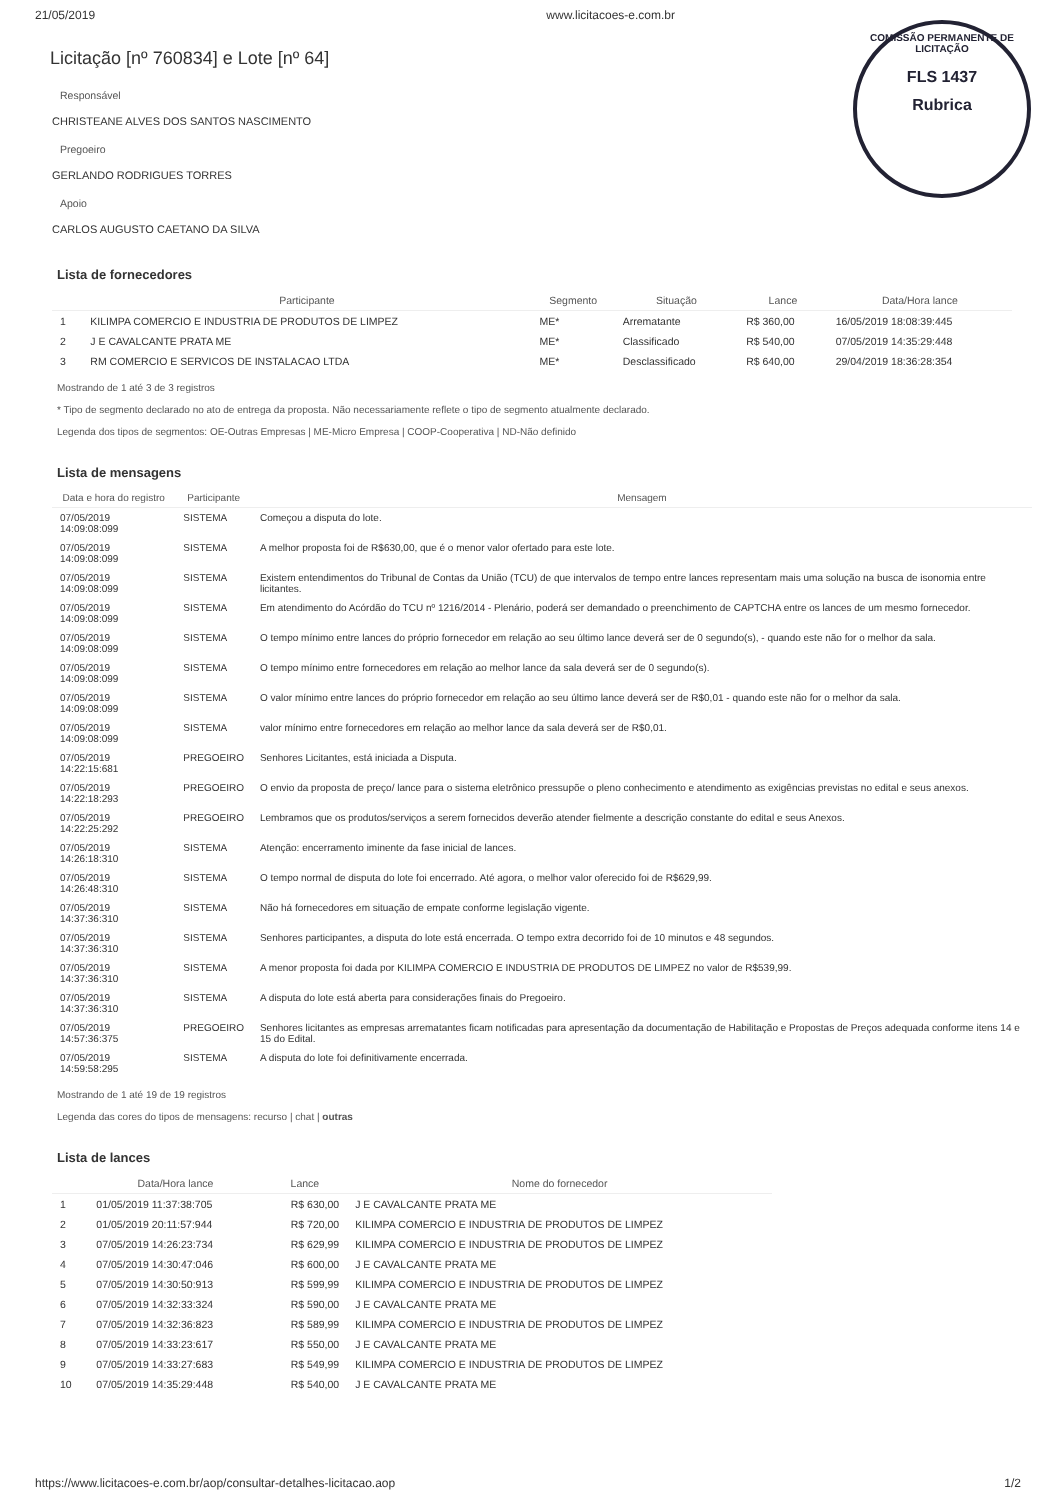21/05/2019 www.licitacoes-e.com.br
COMISSÃO PERMANENTE DE LICITAÇÃO
FLS 1437
Rubrica
Licitação [nº 760834] e Lote [nº 64]
Responsável
CHRISTEANE ALVES DOS SANTOS NASCIMENTO
Pregoeiro
GERLANDO RODRIGUES TORRES
Apoio
CARLOS AUGUSTO CAETANO DA SILVA
Lista de fornecedores
| | Participante | Segmento | Situação | Lance | Data/Hora lance |
| --- | --- | --- | --- | --- | --- |
| 1 | KILIMPA COMERCIO E INDUSTRIA DE PRODUTOS DE LIMPEZ | ME* | Arrematante | R$ 360,00 | 16/05/2019 18:08:39:445 |
| 2 | J E CAVALCANTE PRATA ME | ME* | Classificado | R$ 540,00 | 07/05/2019 14:35:29:448 |
| 3 | RM COMERCIO E SERVICOS DE INSTALACAO LTDA | ME* | Desclassificado | R$ 640,00 | 29/04/2019 18:36:28:354 |
Mostrando de 1 até 3 de 3 registros
* Tipo de segmento declarado no ato de entrega da proposta. Não necessariamente reflete o tipo de segmento atualmente declarado.
Legenda dos tipos de segmentos: OE-Outras Empresas | ME-Micro Empresa | COOP-Cooperativa | ND-Não definido
Lista de mensagens
| Data e hora do registro | Participante | Mensagem |
| --- | --- | --- |
| 07/05/2019 14:09:08:099 | SISTEMA | Começou a disputa do lote. |
| 07/05/2019 14:09:08:099 | SISTEMA | A melhor proposta foi de R$630,00, que é o menor valor ofertado para este lote. |
| 07/05/2019 14:09:08:099 | SISTEMA | Existem entendimentos do Tribunal de Contas da União (TCU) de que intervalos de tempo entre lances representam mais uma solução na busca de isonomia entre licitantes. |
| 07/05/2019 14:09:08:099 | SISTEMA | Em atendimento do Acórdão do TCU nº 1216/2014 - Plenário, poderá ser demandado o preenchimento de CAPTCHA entre os lances de um mesmo fornecedor. |
| 07/05/2019 14:09:08:099 | SISTEMA | O tempo mínimo entre lances do próprio fornecedor em relação ao seu último lance deverá ser de 0 segundo(s), - quando este não for o melhor da sala. |
| 07/05/2019 14:09:08:099 | SISTEMA | O tempo mínimo entre fornecedores em relação ao melhor lance da sala deverá ser de 0 segundo(s). |
| 07/05/2019 14:09:08:099 | SISTEMA | O valor mínimo entre lances do próprio fornecedor em relação ao seu último lance deverá ser de R$0,01 - quando este não for o melhor da sala. |
| 07/05/2019 14:09:08:099 | SISTEMA | valor mínimo entre fornecedores em relação ao melhor lance da sala deverá ser de R$0,01. |
| 07/05/2019 14:22:15:681 | PREGOEIRO | Senhores Licitantes, está iniciada a Disputa. |
| 07/05/2019 14:22:18:293 | PREGOEIRO | O envio da proposta de preço/ lance para o sistema eletrônico pressupõe o pleno conhecimento e atendimento as exigências previstas no edital e seus anexos. |
| 07/05/2019 14:22:25:292 | PREGOEIRO | Lembramos que os produtos/serviços a serem fornecidos deverão atender fielmente a descrição constante do edital e seus Anexos. |
| 07/05/2019 14:26:18:310 | SISTEMA | Atenção: encerramento iminente da fase inicial de lances. |
| 07/05/2019 14:26:48:310 | SISTEMA | O tempo normal de disputa do lote foi encerrado. Até agora, o melhor valor oferecido foi de R$629,99. |
| 07/05/2019 14:37:36:310 | SISTEMA | Não há fornecedores em situação de empate conforme legislação vigente. |
| 07/05/2019 14:37:36:310 | SISTEMA | Senhores participantes, a disputa do lote está encerrada. O tempo extra decorrido foi de 10 minutos e 48 segundos. |
| 07/05/2019 14:37:36:310 | SISTEMA | A menor proposta foi dada por KILIMPA COMERCIO E INDUSTRIA DE PRODUTOS DE LIMPEZ no valor de R$539,99. |
| 07/05/2019 14:37:36:310 | SISTEMA | A disputa do lote está aberta para considerações finais do Pregoeiro. |
| 07/05/2019 14:57:36:375 | PREGOEIRO | Senhores licitantes as empresas arrematantes ficam notificadas para apresentação da documentação de Habilitação e Propostas de Preços adequada conforme itens 14 e 15 do Edital. |
| 07/05/2019 14:59:58:295 | SISTEMA | A disputa do lote foi definitivamente encerrada. |
Mostrando de 1 até 19 de 19 registros
Legenda das cores do tipos de mensagens: recurso | chat | outras
Lista de lances
| | Data/Hora lance | Lance | Nome do fornecedor |
| --- | --- | --- | --- |
| 1 | 01/05/2019 11:37:38:705 | R$ 630,00 | J E CAVALCANTE PRATA ME |
| 2 | 01/05/2019 20:11:57:944 | R$ 720,00 | KILIMPA COMERCIO E INDUSTRIA DE PRODUTOS DE LIMPEZ |
| 3 | 07/05/2019 14:26:23:734 | R$ 629,99 | KILIMPA COMERCIO E INDUSTRIA DE PRODUTOS DE LIMPEZ |
| 4 | 07/05/2019 14:30:47:046 | R$ 600,00 | J E CAVALCANTE PRATA ME |
| 5 | 07/05/2019 14:30:50:913 | R$ 599,99 | KILIMPA COMERCIO E INDUSTRIA DE PRODUTOS DE LIMPEZ |
| 6 | 07/05/2019 14:32:33:324 | R$ 590,00 | J E CAVALCANTE PRATA ME |
| 7 | 07/05/2019 14:32:36:823 | R$ 589,99 | KILIMPA COMERCIO E INDUSTRIA DE PRODUTOS DE LIMPEZ |
| 8 | 07/05/2019 14:33:23:617 | R$ 550,00 | J E CAVALCANTE PRATA ME |
| 9 | 07/05/2019 14:33:27:683 | R$ 549,99 | KILIMPA COMERCIO E INDUSTRIA DE PRODUTOS DE LIMPEZ |
| 10 | 07/05/2019 14:35:29:448 | R$ 540,00 | J E CAVALCANTE PRATA ME |
https://www.licitacoes-e.com.br/aop/consultar-detalhes-licitacao.aop 1/2